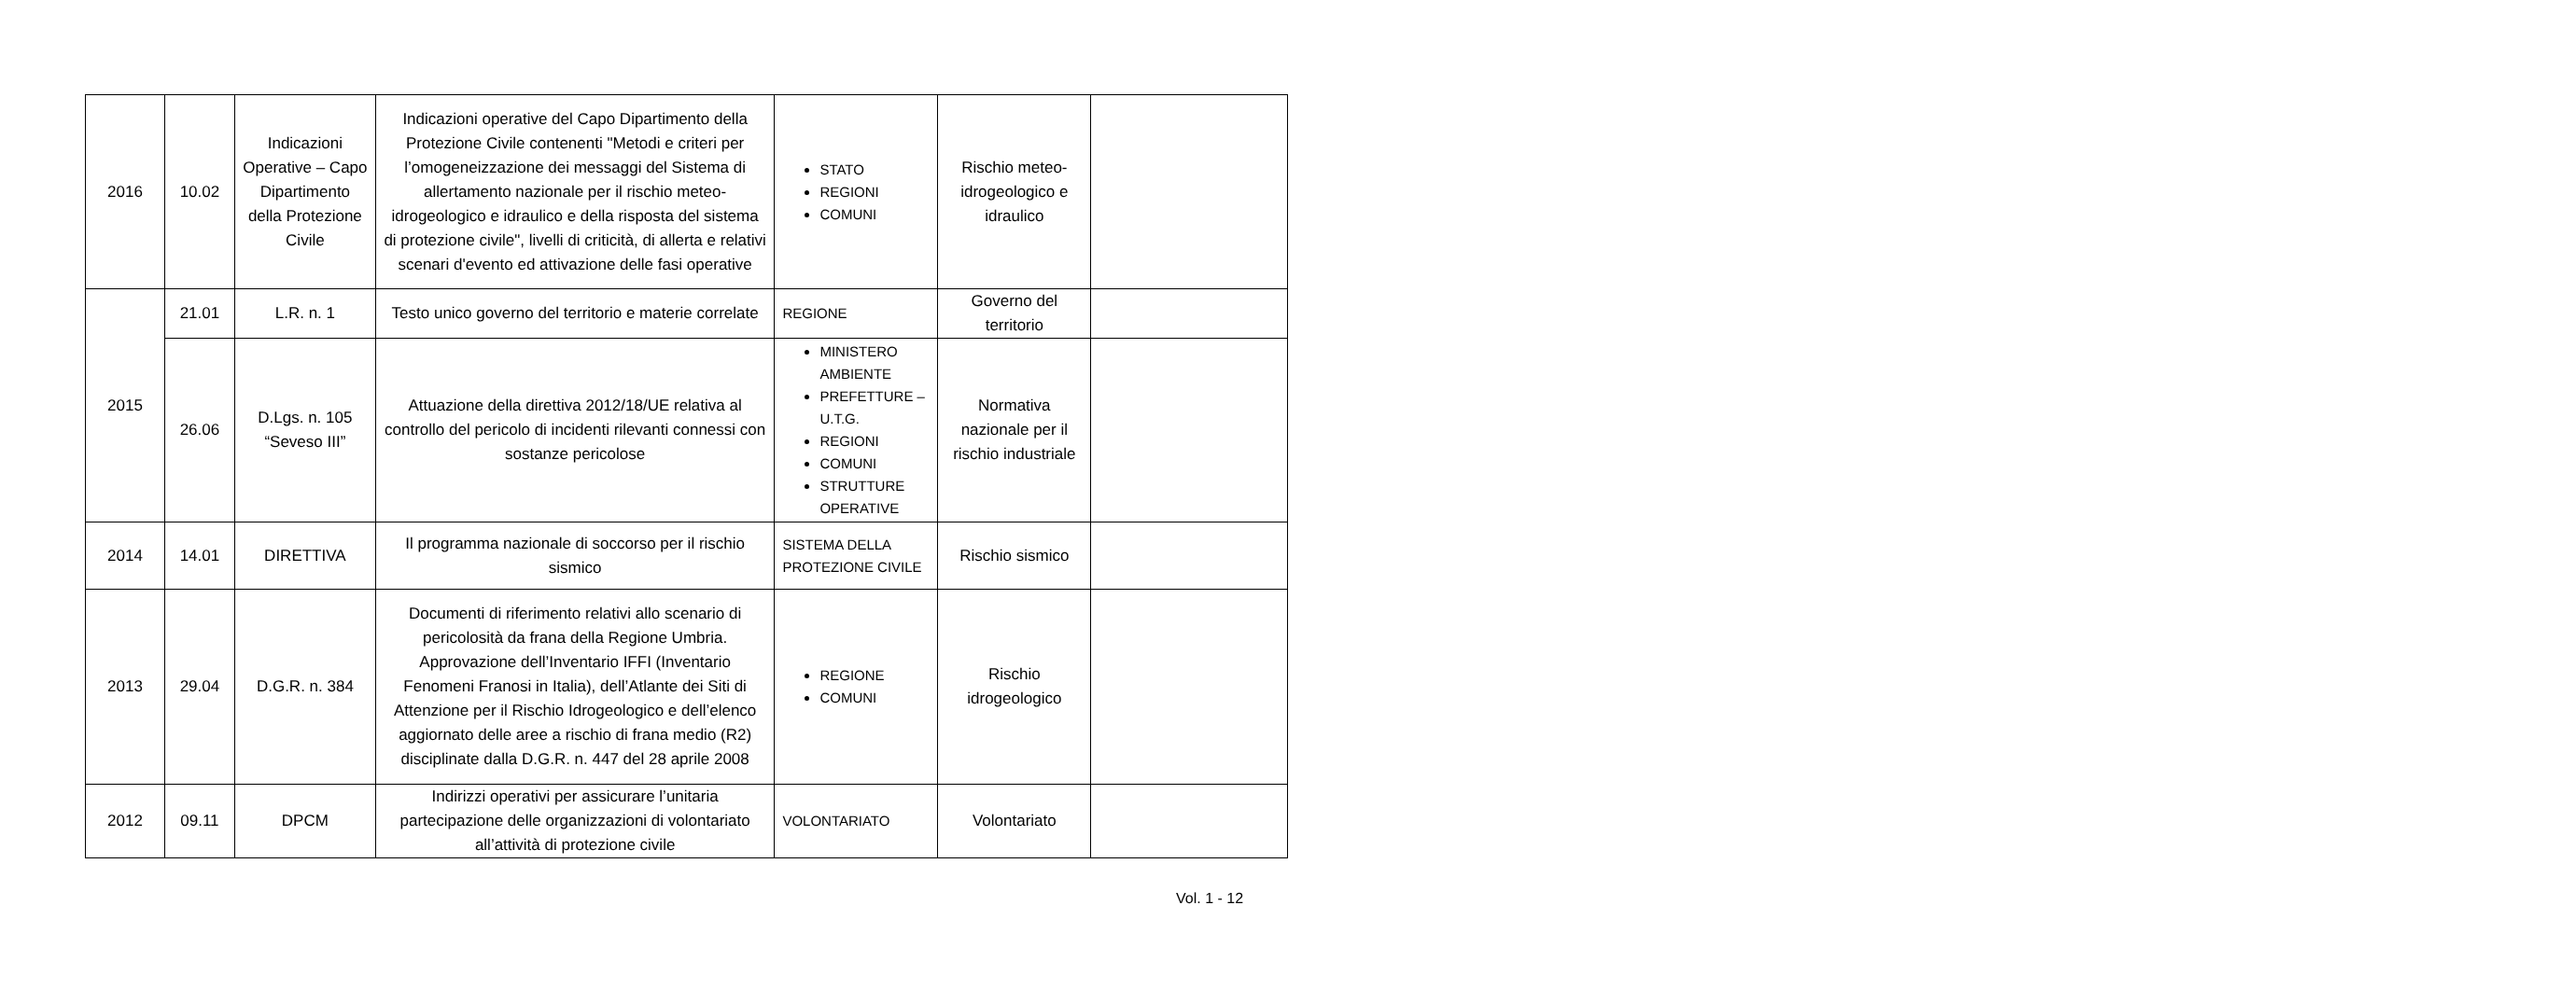| 2016 | 10.02 | Indicazioni Operative – Capo Dipartimento della Protezione Civile | Indicazioni operative del Capo Dipartimento della Protezione Civile contenenti "Metodi e criteri per l’omogeneizzazione dei messaggi del Sistema di allertamento nazionale per il rischio meteo-idrogeologico e idraulico e della risposta del sistema di protezione civile", livelli di criticità, di allerta e relativi scenari d'evento ed attivazione delle fasi operative | STATO REGIONI COMUNI | Rischio meteo-idrogeologico e idraulico | |
| 2015 | 21.01 | L.R. n. 1 | Testo unico governo del territorio e materie correlate | REGIONE | Governo del territorio | |
| | 26.06 | D.Lgs. n. 105 “Seveso III” | Attuazione della direttiva 2012/18/UE relativa al controllo del pericolo di incidenti rilevanti connessi con sostanze pericolose | MINISTERO AMBIENTE PREFETTURE – U.T.G. REGIONI COMUNI STRUTTURE OPERATIVE | Normativa nazionale per il rischio industriale | |
| 2014 | 14.01 | DIRETTIVA | Il programma nazionale di soccorso per il rischio sismico | SISTEMA DELLA PROTEZIONE CIVILE | Rischio sismico | |
| 2013 | 29.04 | D.G.R. n. 384 | Documenti di riferimento relativi allo scenario di pericolosità da frana della Regione Umbria. Approvazione dell’Inventario IFFI (Inventario Fenomeni Franosi in Italia), dell’Atlante dei Siti di Attenzione per il Rischio Idrogeologico e dell’elenco aggiornato delle aree a rischio di frana medio (R2) disciplinate dalla D.G.R. n. 447 del 28 aprile 2008 | REGIONE COMUNI | Rischio idrogeologico | |
| 2012 | 09.11 | DPCM | Indirizzi operativi per assicurare l’unitaria partecipazione delle organizzazioni di volontariato all’attività di protezione civile | VOLONTARIATO | Volontariato | |
Vol. 1 - 12